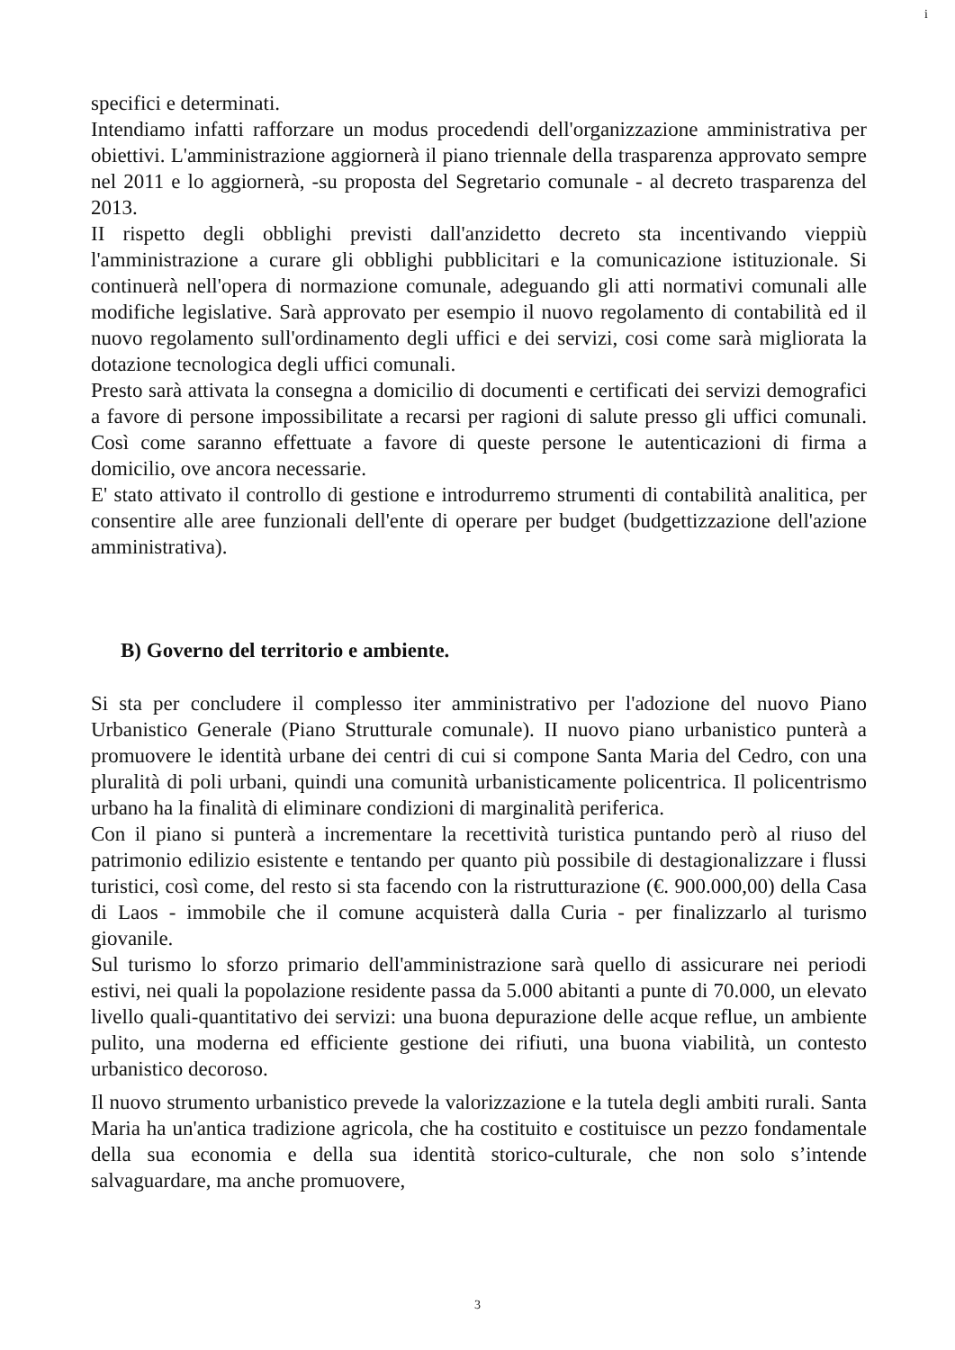i
specifici e determinati.
Intendiamo infatti rafforzare un modus procedendi dell'organizzazione amministrativa per obiettivi. L'amministrazione aggiornerà il piano triennale della trasparenza approvato sempre nel 2011 e lo aggiornerà, -su proposta del Segretario comunale - al decreto trasparenza del 2013.
II rispetto degli obblighi previsti dall'anzidetto decreto sta incentivando vieppiù l'amministrazione a curare gli obblighi pubblicitari e la comunicazione istituzionale. Si continuerà nell'opera di normazione comunale, adeguando gli atti normativi comunali alle modifiche legislative. Sarà approvato per esempio il nuovo regolamento di contabilità ed il nuovo regolamento sull'ordinamento degli uffici e dei servizi, cosi come sarà migliorata la dotazione tecnologica degli uffici comunali.
Presto sarà attivata la consegna a domicilio di documenti e certificati dei servizi demografici a favore di persone impossibilitate a recarsi per ragioni di salute presso gli uffici comunali. Così come saranno effettuate a favore di queste persone le autenticazioni di firma a domicilio, ove ancora necessarie.
E' stato attivato il controllo di gestione e introdurremo strumenti di contabilità analitica, per consentire alle aree funzionali dell'ente di operare per budget (budgettizzazione dell'azione amministrativa).
B) Governo del territorio e ambiente.
Si sta per concludere il complesso iter amministrativo per l'adozione del nuovo Piano Urbanistico Generale (Piano Strutturale comunale). II nuovo piano urbanistico punterà a promuovere le identità urbane dei centri di cui si compone Santa Maria del Cedro, con una pluralità di poli urbani, quindi una comunità urbanisticamente policentrica. Il policentrismo urbano ha la finalità di eliminare condizioni di marginalità periferica.
Con il piano si punterà a incrementare la recettività turistica puntando però al riuso del patrimonio edilizio esistente e tentando per quanto più possibile di destagionalizzare i flussi turistici, così come, del resto si sta facendo con la ristrutturazione (€. 900.000,00) della Casa di Laos - immobile che il comune acquisterà dalla Curia - per finalizzarlo al turismo giovanile.
Sul turismo lo sforzo primario dell'amministrazione sarà quello di assicurare nei periodi estivi, nei quali la popolazione residente passa da 5.000 abitanti a punte di 70.000, un elevato livello quali-quantitativo dei servizi: una buona depurazione delle acque reflue, un ambiente pulito, una moderna ed efficiente gestione dei rifiuti, una buona viabilità, un contesto urbanistico decoroso.
Il nuovo strumento urbanistico prevede la valorizzazione e la tutela degli ambiti rurali. Santa Maria ha un'antica tradizione agricola, che ha costituito e costituisce un pezzo fondamentale della sua economia e della sua identità storico-culturale, che non solo s’intende salvaguardare, ma anche promuovere,
3